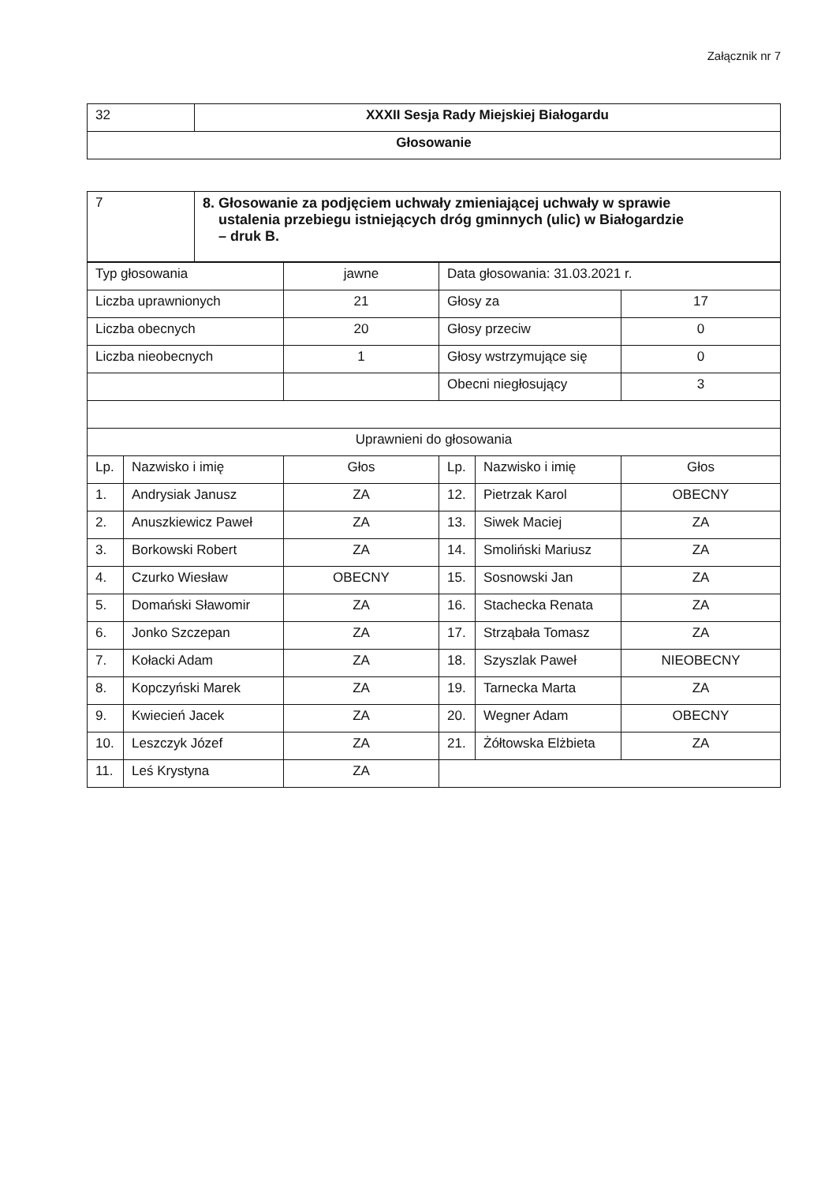Załącznik nr 7
| 32 | XXXII Sesja Rady Miejskiej Białogardu |
| Głosowanie | |
| 7 | 8. Głosowanie za podjęciem uchwały zmieniającej uchwały w sprawie ustalenia przebiegu istniejących dróg gminnych (ulic) w Białogardzie – druk B. |
| Typ głosowania | | jawne | Data głosowania: 31.03.2021 r. | | |
| Liczba uprawnionych | | 21 | Głosy za | | 17 |
| Liczba obecnych | | 20 | Głosy przeciw | | 0 |
| Liczba nieobecnych | | 1 | Głosy wstrzymujące się | | 0 |
| | | | Obecni niegłosujący | | 3 |
| Uprawnieni do głosowania | | | | | |
| Lp. | Nazwisko i imię | Głos | Lp. | Nazwisko i imię | Głos |
| 1. | Andrysiak Janusz | ZA | 12. | Pietrzak Karol | OBECNY |
| 2. | Anuszkiewicz Paweł | ZA | 13. | Siwek Maciej | ZA |
| 3. | Borkowski Robert | ZA | 14. | Smoliński Mariusz | ZA |
| 4. | Czurko Wiesław | OBECNY | 15. | Sosnowski Jan | ZA |
| 5. | Domański Sławomir | ZA | 16. | Stachecka Renata | ZA |
| 6. | Jonko Szczepan | ZA | 17. | Strząbała Tomasz | ZA |
| 7. | Kołacki Adam | ZA | 18. | Szyszlak Paweł | NIEOBECNY |
| 8. | Kopczyński Marek | ZA | 19. | Tarnecka Marta | ZA |
| 9. | Kwiecień Jacek | ZA | 20. | Wegner Adam | OBECNY |
| 10. | Leszczyk Józef | ZA | 21. | Żółtowska Elżbieta | ZA |
| 11. | Leś Krystyna | ZA | | | |